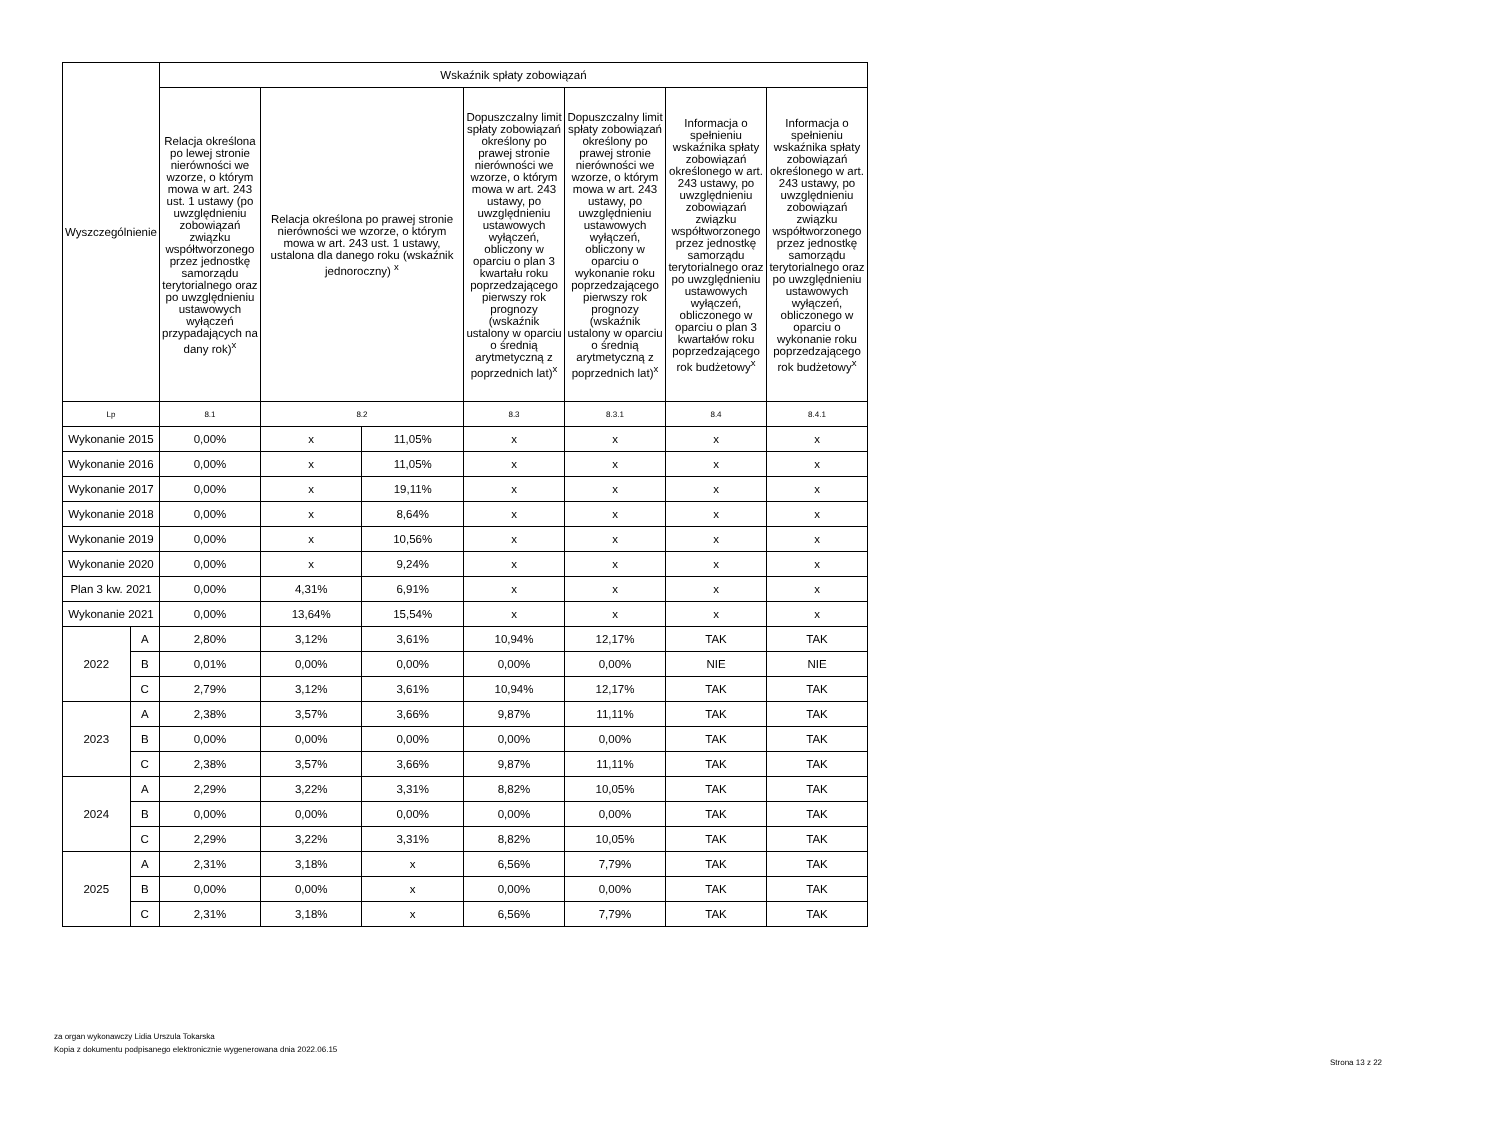| Wyszczególnienie | | Wskaźnik spłaty zobowiązań | | | | | | |
| --- | --- | --- | --- | --- | --- | --- | --- | --- |
| | | Relacja określona po lewej stronie nierówności we wzorze, o którym mowa w art. 243 ust. 1 ustawy (po uwzględnieniu zobowiązań związku współtworzonego przez jednostkę samorządu terytorialnego oraz po uwzględnieniu ustawowych wyłączeń przypadających na dany rok)<sup>x</sup> | Relacja określona po prawej stronie nierówności we wzorze, o którym mowa w art. 243 ust. 1 ustawy, ustalona dla danego roku (wskaźnik jednoroczny) <sup>x</sup> | | Dopuszczalny limit spłaty zobowiązań określony po prawej stronie nierówności we wzorze, o którym mowa w art. 243 ustawy, po uwzględnieniu ustawowych wyłączeń, obliczony w oparciu o plan 3 kwartału roku poprzedzającego pierwszy rok prognozy (wskaźnik ustalony w oparciu o średnią arytmetyczną z poprzednich lat)<sup>x</sup> | Dopuszczalny limit spłaty zobowiązań określony po prawej stronie nierówności we wzorze, o którym mowa w art. 243 ustawy, po uwzględnieniu ustawowych wyłączeń, obliczony w oparciu o wykonanie roku poprzedzającego pierwszy rok prognozy (wskaźnik ustalony w oparciu o średnią arytmetyczną z poprzednich lat)<sup>x</sup> | Informacja o spełnieniu wskaźnika spłaty zobowiązań określonego w art. 243 ustawy, po uwzględnieniu zobowiązań związku współtworzonego przez jednostkę samorządu terytorialnego oraz po uwzględnieniu ustawowych wyłączeń, obliczonego w oparciu o plan 3 kwartałów roku poprzedzającego rok budżetowy<sup>x</sup> | Informacja o spełnieniu wskaźnika spłaty zobowiązań określonego w art. 243 ustawy, po uwzględnieniu zobowiązań związku współtworzonego przez jednostkę samorządu terytorialnego oraz po uwzględnieniu ustawowych wyłączeń, obliczonego w oparciu o wykonanie roku poprzedzającego rok budżetowy<sup>x</sup> |
| Lp | | 8.1 | 8.2 | | 8.3 | 8.3.1 | 8.4 | 8.4.1 |
| Wykonanie 2015 | | 0,00% | x | 11,05% | x | x | x | x |
| Wykonanie 2016 | | 0,00% | x | 11,05% | x | x | x | x |
| Wykonanie 2017 | | 0,00% | x | 19,11% | x | x | x | x |
| Wykonanie 2018 | | 0,00% | x | 8,64% | x | x | x | x |
| Wykonanie 2019 | | 0,00% | x | 10,56% | x | x | x | x |
| Wykonanie 2020 | | 0,00% | x | 9,24% | x | x | x | x |
| Plan 3 kw. 2021 | | 0,00% | 4,31% | 6,91% | x | x | x | x |
| Wykonanie 2021 | | 0,00% | 13,64% | 15,54% | x | x | x | x |
| 2022 | A | 2,80% | 3,12% | 3,61% | 10,94% | 12,17% | TAK | TAK |
| | B | 0,01% | 0,00% | 0,00% | 0,00% | 0,00% | NIE | NIE |
| | C | 2,79% | 3,12% | 3,61% | 10,94% | 12,17% | TAK | TAK |
| 2023 | A | 2,38% | 3,57% | 3,66% | 9,87% | 11,11% | TAK | TAK |
| | B | 0,00% | 0,00% | 0,00% | 0,00% | 0,00% | TAK | TAK |
| | C | 2,38% | 3,57% | 3,66% | 9,87% | 11,11% | TAK | TAK |
| 2024 | A | 2,29% | 3,22% | 3,31% | 8,82% | 10,05% | TAK | TAK |
| | B | 0,00% | 0,00% | 0,00% | 0,00% | 0,00% | TAK | TAK |
| | C | 2,29% | 3,22% | 3,31% | 8,82% | 10,05% | TAK | TAK |
| 2025 | A | 2,31% | 3,18% | x | 6,56% | 7,79% | TAK | TAK |
| | B | 0,00% | 0,00% | x | 0,00% | 0,00% | TAK | TAK |
| | C | 2,31% | 3,18% | x | 6,56% | 7,79% | TAK | TAK |
za organ wykonawczy Lidia Urszula Tokarska
Kopia z dokumentu podpisanego elektronicznie wygenerowana dnia 2022.06.15
Strona 13 z 22